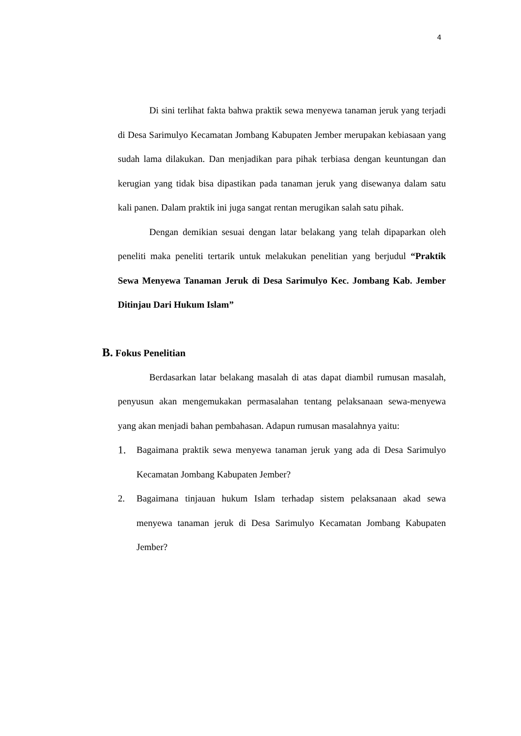4
Di sini terlihat fakta bahwa praktik sewa menyewa tanaman jeruk yang terjadi di Desa Sarimulyo Kecamatan Jombang Kabupaten Jember merupakan kebiasaan yang sudah lama dilakukan. Dan menjadikan para pihak terbiasa dengan keuntungan dan kerugian yang tidak bisa dipastikan pada tanaman jeruk yang disewanya dalam satu kali panen. Dalam praktik ini juga sangat rentan merugikan salah satu pihak.
Dengan demikian sesuai dengan latar belakang yang telah dipaparkan oleh peneliti maka peneliti tertarik untuk melakukan penelitian yang berjudul “Praktik Sewa Menyewa Tanaman Jeruk di Desa Sarimulyo Kec. Jombang Kab. Jember Ditinjau Dari Hukum Islam”
B. Fokus Penelitian
Berdasarkan latar belakang masalah di atas dapat diambil rumusan masalah, penyusun akan mengemukakan permasalahan tentang pelaksanaan sewa-menyewa yang akan menjadi bahan pembahasan. Adapun rumusan masalahnya yaitu:
1.
Bagaimana praktik sewa menyewa tanaman jeruk yang ada di Desa Sarimulyo Kecamatan Jombang Kabupaten Jember?
2. Bagaimana tinjauan hukum Islam terhadap sistem pelaksanaan akad sewa menyewa tanaman jeruk di Desa Sarimulyo Kecamatan Jombang Kabupaten Jember?